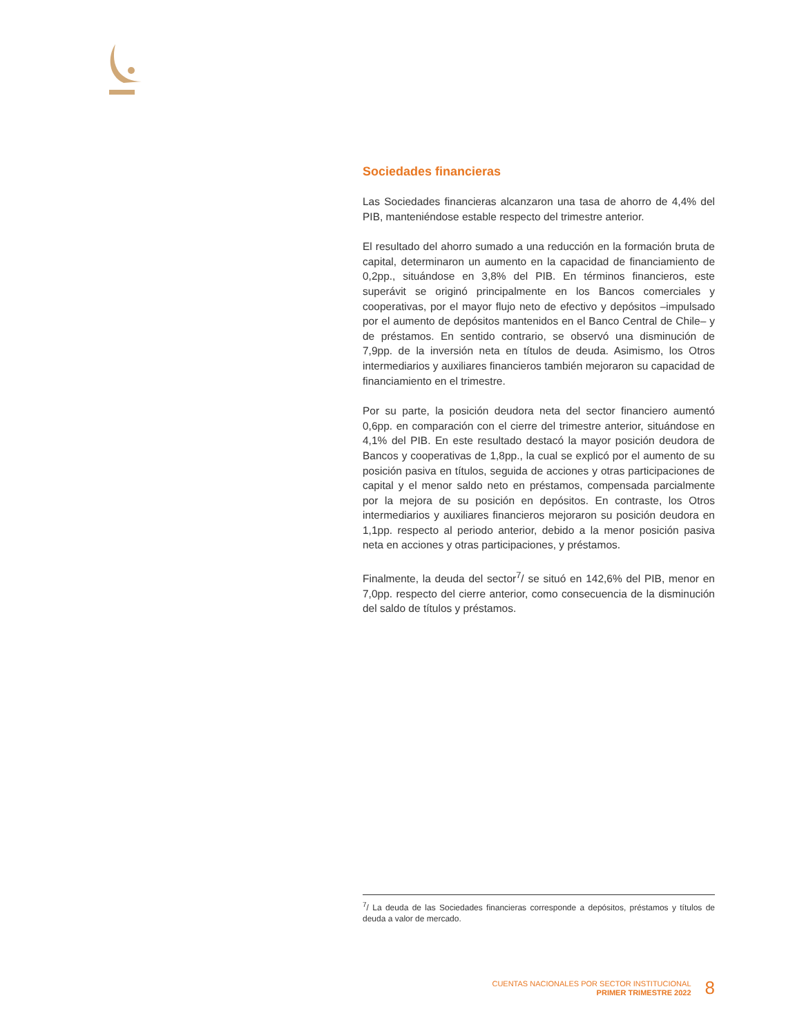Sociedades financieras
Las Sociedades financieras alcanzaron una tasa de ahorro de 4,4% del PIB, manteniéndose estable respecto del trimestre anterior.
El resultado del ahorro sumado a una reducción en la formación bruta de capital, determinaron un aumento en la capacidad de financiamiento de 0,2pp., situándose en 3,8% del PIB. En términos financieros, este superávit se originó principalmente en los Bancos comerciales y cooperativas, por el mayor flujo neto de efectivo y depósitos –impulsado por el aumento de depósitos mantenidos en el Banco Central de Chile– y de préstamos. En sentido contrario, se observó una disminución de 7,9pp. de la inversión neta en títulos de deuda. Asimismo, los Otros intermediarios y auxiliares financieros también mejoraron su capacidad de financiamiento en el trimestre.
Por su parte, la posición deudora neta del sector financiero aumentó 0,6pp. en comparación con el cierre del trimestre anterior, situándose en 4,1% del PIB. En este resultado destacó la mayor posición deudora de Bancos y cooperativas de 1,8pp., la cual se explicó por el aumento de su posición pasiva en títulos, seguida de acciones y otras participaciones de capital y el menor saldo neto en préstamos, compensada parcialmente por la mejora de su posición en depósitos. En contraste, los Otros intermediarios y auxiliares financieros mejoraron su posición deudora en 1,1pp. respecto al periodo anterior, debido a la menor posición pasiva neta en acciones y otras participaciones, y préstamos.
Finalmente, la deuda del sector<sup>7</sup>/ se situó en 142,6% del PIB, menor en 7,0pp. respecto del cierre anterior, como consecuencia de la disminución del saldo de títulos y préstamos.
<sup>7</sup>/ La deuda de las Sociedades financieras corresponde a depósitos, préstamos y títulos de deuda a valor de mercado.
CUENTAS NACIONALES POR SECTOR INSTITUCIONAL
PRIMER TRIMESTRE 2022
8